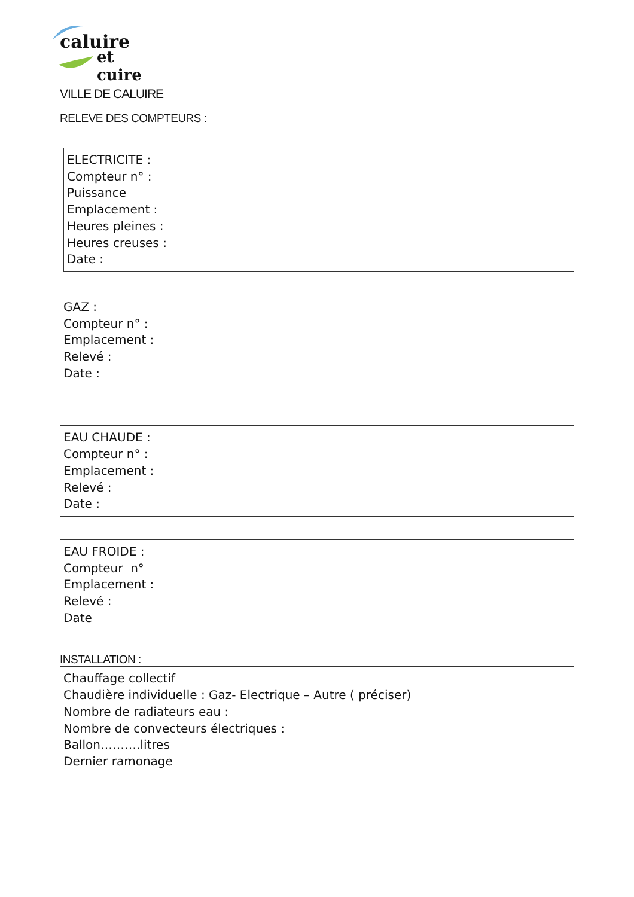caluire
et cuire
VILLE DE CALUIRE
RELEVE DES COMPTEURS :
ELECTRICITE :
Compteur n° :
Puissance
Emplacement :
Heures pleines :
Heures creuses :
Date :
GAZ :
Compteur n° :
Emplacement :
Relevé :
Date :
EAU CHAUDE :
Compteur n° :
Emplacement :
Relevé :
Date :
EAU FROIDE :
Compteur n°
Emplacement :
Relevé :
Date
INSTALLATION :
Chauffage collectif
Chaudière individuelle : Gaz- Electrique – Autre ( préciser)
Nombre de radiateurs eau :
Nombre de convecteurs électriques :
Ballon……….litres
Dernier ramonage